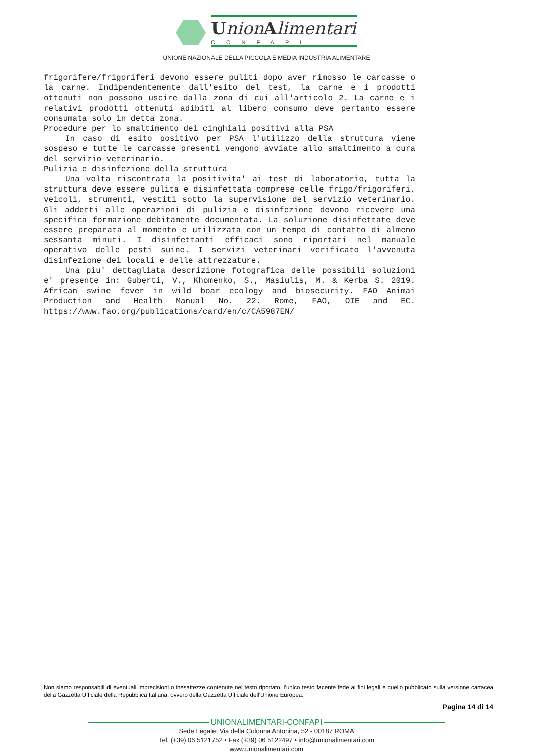UnionAlimentari
CONFAPI
UNIONE NAZIONALE DELLA PICCOLA E MEDIA INDUSTRIA ALIMENTARE
frigorifere/frigoriferi devono essere puliti dopo aver rimosso le carcasse o la carne. Indipendentemente dall'esito del test, la carne e i prodotti ottenuti non possono uscire dalla zona di cui all'articolo 2. La carne e i relativi prodotti ottenuti adibiti al libero consumo deve pertanto essere consumata solo in detta zona.
Procedure per lo smaltimento dei cinghiali positivi alla PSA
In caso di esito positivo per PSA l'utilizzo della struttura viene sospeso e tutte le carcasse presenti vengono avviate allo smaltimento a cura del servizio veterinario.
Pulizia e disinfezione della struttura
Una volta riscontrata la positivita' ai test di laboratorio, tutta la struttura deve essere pulita e disinfettata comprese celle frigo/frigoriferi, veicoli, strumenti, vestiti sotto la supervisione del servizio veterinario. Gli addetti alle operazioni di pulizia e disinfezione devono ricevere una specifica formazione debitamente documentata. La soluzione disinfettate deve essere preparata al momento e utilizzata con un tempo di contatto di almeno sessanta minuti. I disinfettanti efficaci sono riportati nel manuale operativo delle pesti suine. I servizi veterinari verificato l'avvenuta disinfezione dei locali e delle attrezzature.
Una piu' dettagliata descrizione fotografica delle possibili soluzioni e' presente in: Guberti, V., Khomenko, S., Masiulis, M. & Kerba S. 2019. African swine fever in wild boar ecology and biosecurity. FAO Animai Production and Health Manual No. 22. Rome, FAO, OIE and EC. https://www.fao.org/publications/card/en/c/CA5987EN/
Non siamo responsabili di eventuali imprecisioni o inesattezze contenute nel testo riportato, l’unico testo facente fede ai fini legali è quello pubblicato sulla versione cartacea della Gazzetta Ufficiale della Repubblica Italiana, ovvero della Gazzetta Ufficiale dell’Unione Europea.
Pagina 14 di 14
UNIONALIMENTARI-CONFAPI
Sede Legale: Via della Colonna Antonina, 52 - 00187 ROMA
Tel. (+39) 06 5121752 • Fax (+39) 06 5122497 • info@unionalimentari.com
www.unionalimentari.com